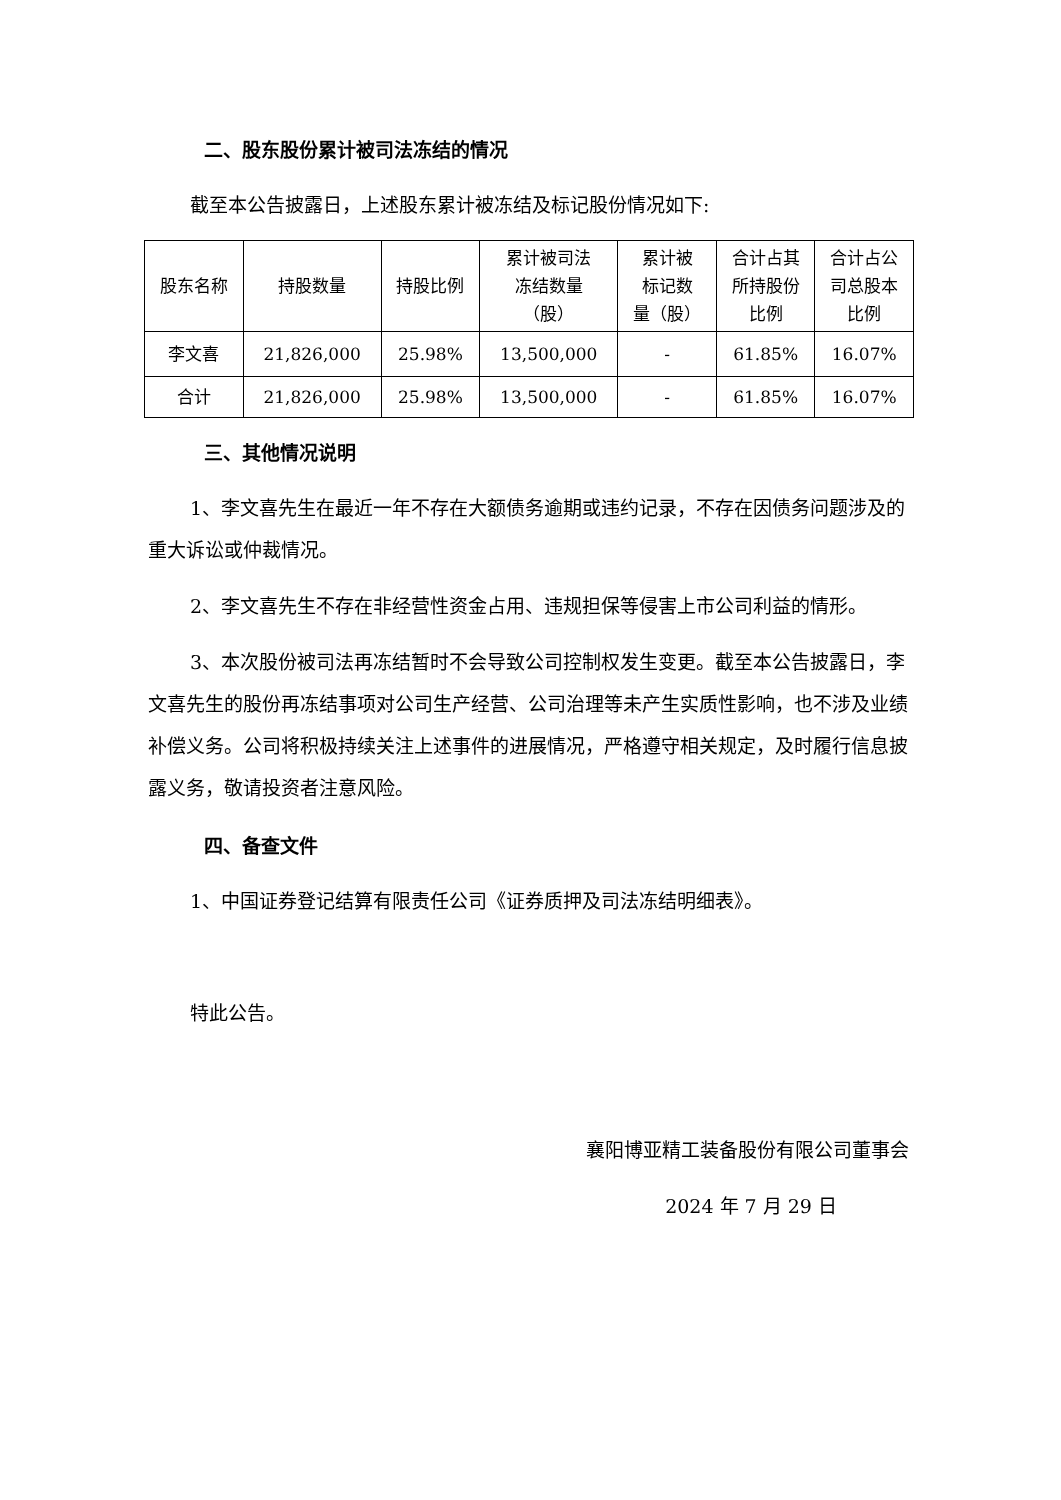二、股东股份累计被司法冻结的情况
截至本公告披露日，上述股东累计被冻结及标记股份情况如下:
| 股东名称 | 持股数量 | 持股比例 | 累计被司法 冻结数量 （股） | 累计被 标记数 量（股） | 合计占其 所持股份 比例 | 合计占公 司总股本 比例 |
| --- | --- | --- | --- | --- | --- | --- |
| 李文喜 | 21,826,000 | 25.98% | 13,500,000 | - | 61.85% | 16.07% |
| 合计 | 21,826,000 | 25.98% | 13,500,000 | - | 61.85% | 16.07% |
三、其他情况说明
1、李文喜先生在最近一年不存在大额债务逾期或违约记录，不存在因债务问题涉及的重大诉讼或仲裁情况。
2、李文喜先生不存在非经营性资金占用、违规担保等侵害上市公司利益的情形。
3、本次股份被司法再冻结暂时不会导致公司控制权发生变更。截至本公告披露日，李文喜先生的股份再冻结事项对公司生产经营、公司治理等未产生实质性影响，也不涉及业绩补偿义务。公司将积极持续关注上述事件的进展情况，严格遵守相关规定，及时履行信息披露义务，敬请投资者注意风险。
四、备查文件
1、中国证券登记结算有限责任公司《证券质押及司法冻结明细表》。
特此公告。
襄阳博亚精工装备股份有限公司董事会
2024 年 7 月 29 日